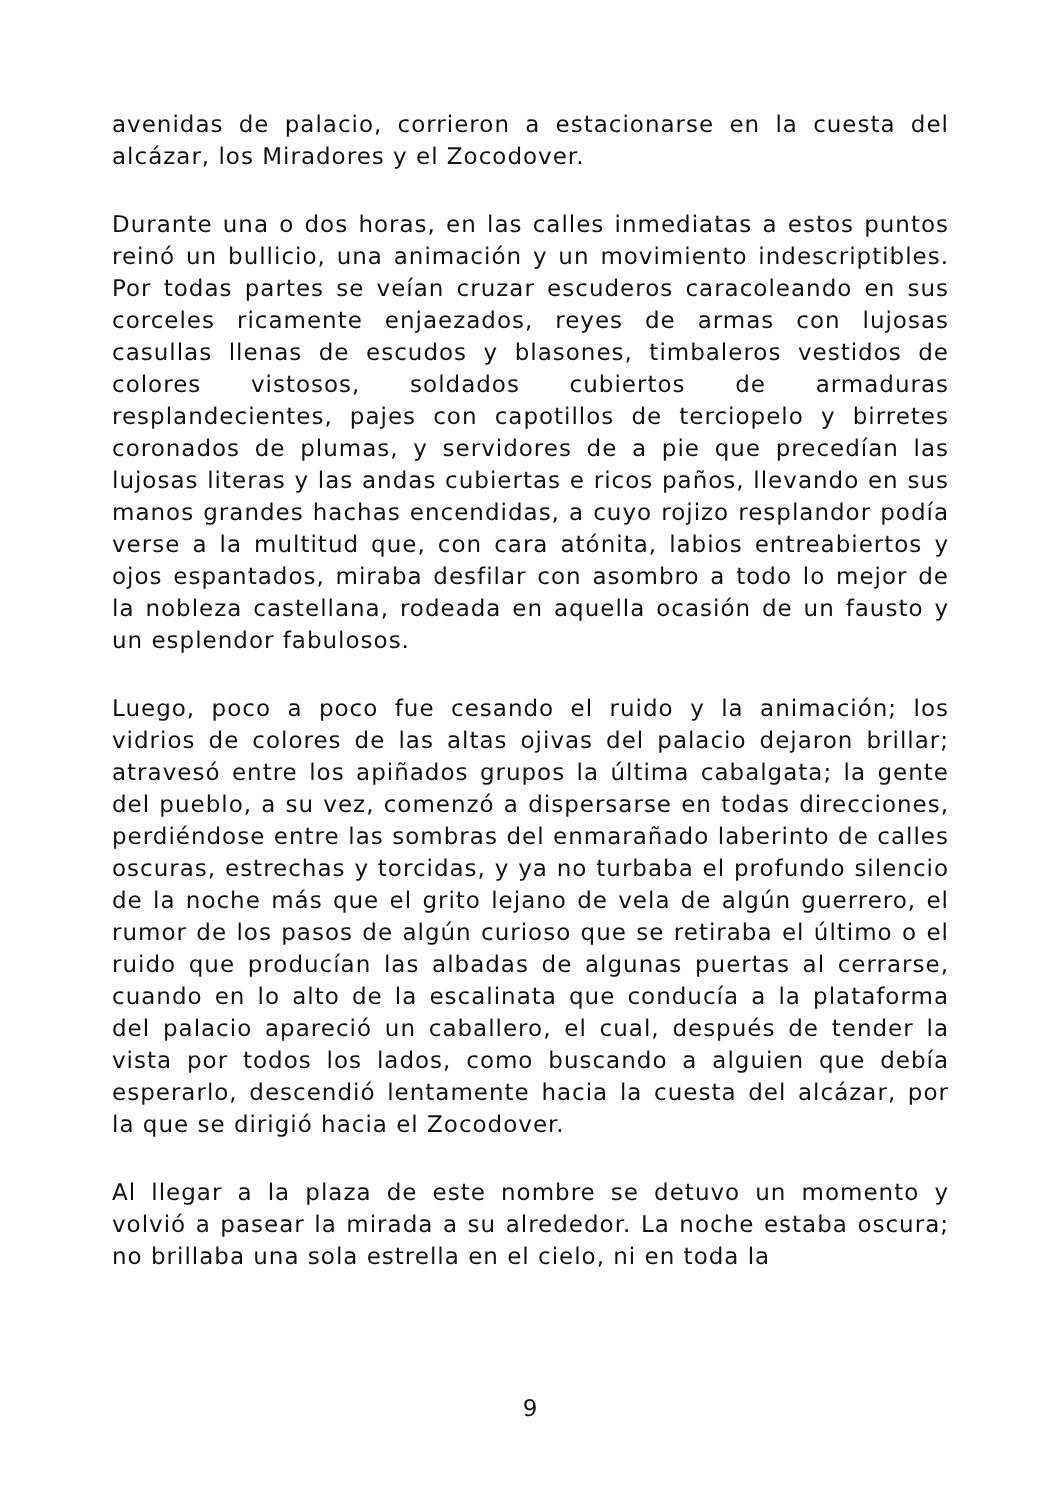avenidas de palacio, corrieron a estacionarse en la cuesta del alcázar, los Miradores y el Zocodover.
Durante una o dos horas, en las calles inmediatas a estos puntos reinó un bullicio, una animación y un movimiento indescriptibles. Por todas partes se veían cruzar escuderos caracoleando en sus corceles ricamente enjaezados, reyes de armas con lujosas casullas llenas de escudos y blasones, timbaleros vestidos de colores vistosos, soldados cubiertos de armaduras resplandecientes, pajes con capotillos de terciopelo y birretes coronados de plumas, y servidores de a pie que precedían las lujosas literas y las andas cubiertas e ricos paños, llevando en sus manos grandes hachas encendidas, a cuyo rojizo resplandor podía verse a la multitud que, con cara atónita, labios entreabiertos y ojos espantados, miraba desfilar con asombro a todo lo mejor de la nobleza castellana, rodeada en aquella ocasión de un fausto y un esplendor fabulosos.
Luego, poco a poco fue cesando el ruido y la animación; los vidrios de colores de las altas ojivas del palacio dejaron brillar; atravesó entre los apiñados grupos la última cabalgata; la gente del pueblo, a su vez, comenzó a dispersarse en todas direcciones, perdiéndose entre las sombras del enmarañado laberinto de calles oscuras, estrechas y torcidas, y ya no turbaba el profundo silencio de la noche más que el grito lejano de vela de algún guerrero, el rumor de los pasos de algún curioso que se retiraba el último o el ruido que producían las albadas de algunas puertas al cerrarse, cuando en lo alto de la escalinata que conducía a la plataforma del palacio apareció un caballero, el cual, después de tender la vista por todos los lados, como buscando a alguien que debía esperarlo, descendió lentamente hacia la cuesta del alcázar, por la que se dirigió hacia el Zocodover.
Al llegar a la plaza de este nombre se detuvo un momento y volvió a pasear la mirada a su alrededor. La noche estaba oscura; no brillaba una sola estrella en el cielo, ni en toda la
9